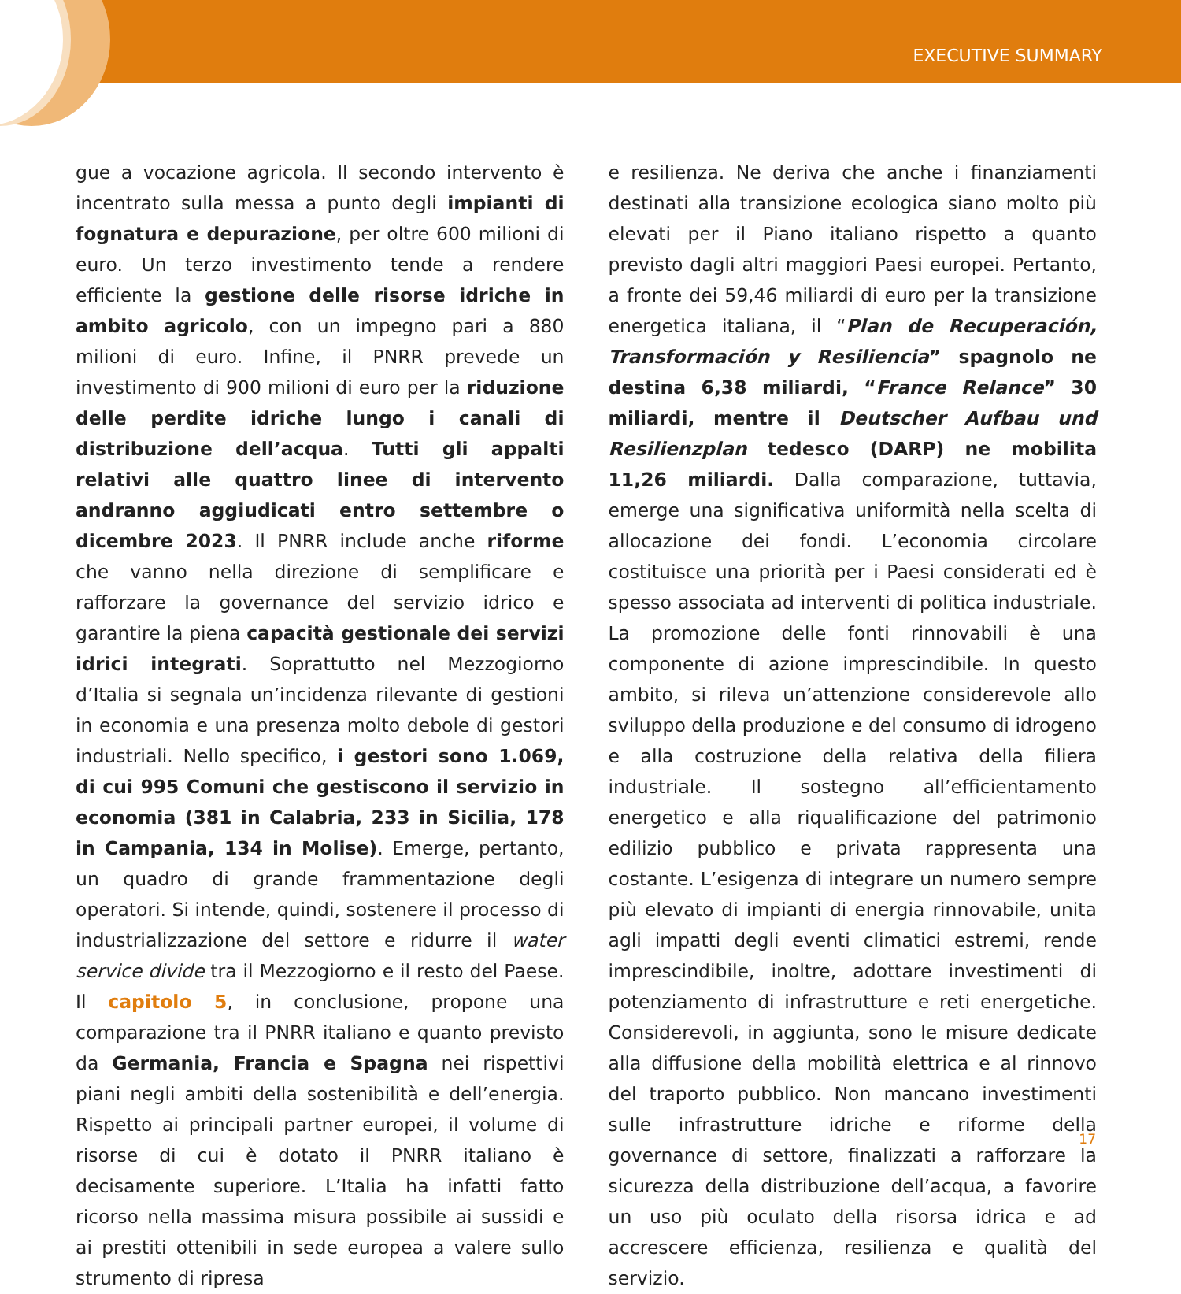EXECUTIVE SUMMARY
gue a vocazione agricola. Il secondo intervento è incentrato sulla messa a punto degli impianti di fognatura e depurazione, per oltre 600 milioni di euro. Un terzo investimento tende a rendere efficiente la gestione delle risorse idriche in ambito agricolo, con un impegno pari a 880 milioni di euro. Infine, il PNRR prevede un investimento di 900 milioni di euro per la riduzione delle perdite idriche lungo i canali di distribuzione dell’acqua. Tutti gli appalti relativi alle quattro linee di intervento andranno aggiudicati entro settembre o dicembre 2023. Il PNRR include anche riforme che vanno nella direzione di semplificare e rafforzare la governance del servizio idrico e garantire la piena capacità gestionale dei servizi idrici integrati. Soprattutto nel Mezzogiorno d’Italia si segnala un’incidenza rilevante di gestioni in economia e una presenza molto debole di gestori industriali. Nello specifico, i gestori sono 1.069, di cui 995 Comuni che gestiscono il servizio in economia (381 in Calabria, 233 in Sicilia, 178 in Campania, 134 in Molise). Emerge, pertanto, un quadro di grande frammentazione degli operatori. Si intende, quindi, sostenere il processo di industrializzazione del settore e ridurre il water service divide tra il Mezzogiorno e il resto del Paese. Il capitolo 5, in conclusione, propone una comparazione tra il PNRR italiano e quanto previsto da Germania, Francia e Spagna nei rispettivi piani negli ambiti della sostenibilità e dell’energia. Rispetto ai principali partner europei, il volume di risorse di cui è dotato il PNRR italiano è decisamente superiore. L’Italia ha infatti fatto ricorso nella massima misura possibile ai sussidi e ai prestiti ottenibili in sede europea a valere sullo strumento di ripresa
e resilienza. Ne deriva che anche i finanziamenti destinati alla transizione ecologica siano molto più elevati per il Piano italiano rispetto a quanto previsto dagli altri maggiori Paesi europei. Pertanto, a fronte dei 59,46 miliardi di euro per la transizione energetica italiana, il “Plan de Recuperación, Transformación y Resiliencia” spagnolo ne destina 6,38 miliardi, “France Relance” 30 miliardi, mentre il Deutscher Aufbau und Resilienzplan tedesco (DARP) ne mobilita 11,26 miliardi. Dalla comparazione, tuttavia, emerge una significativa uniformità nella scelta di allocazione dei fondi. L’economia circolare costituisce una priorità per i Paesi considerati ed è spesso associata ad interventi di politica industriale. La promozione delle fonti rinnovabili è una componente di azione imprescindibile. In questo ambito, si rileva un’attenzione considerevole allo sviluppo della produzione e del consumo di idrogeno e alla costruzione della relativa della filiera industriale. Il sostegno all’efficientamento energetico e alla riqualificazione del patrimonio edilizio pubblico e privata rappresenta una costante. L’esigenza di integrare un numero sempre più elevato di impianti di energia rinnovabile, unita agli impatti degli eventi climatici estremi, rende imprescindibile, inoltre, adottare investimenti di potenziamento di infrastrutture e reti energetiche. Considerevoli, in aggiunta, sono le misure dedicate alla diffusione della mobilità elettrica e al rinnovo del traporto pubblico. Non mancano investimenti sulle infrastrutture idriche e riforme della governance di settore, finalizzati a rafforzare la sicurezza della distribuzione dell’acqua, a favorire un uso più oculato della risorsa idrica e ad accrescere efficienza, resilienza e qualità del servizio.
17